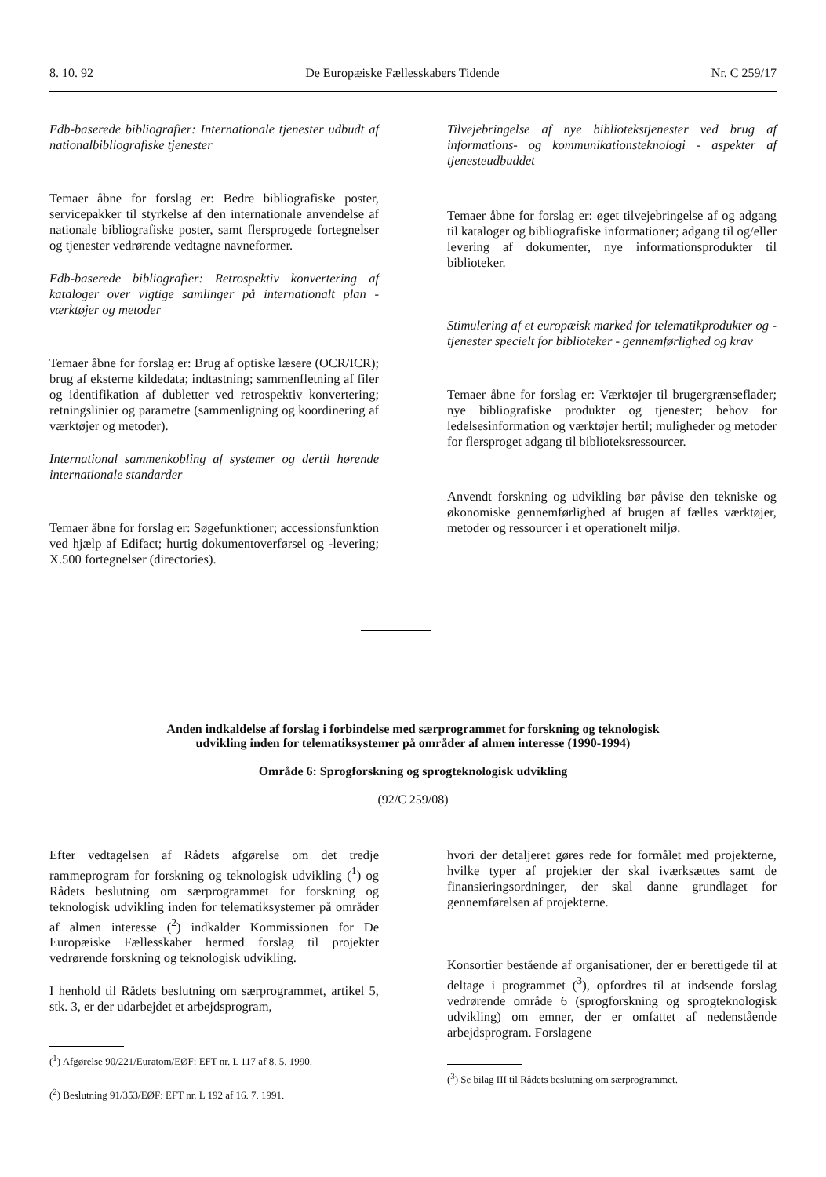8. 10. 92 De Europæiske Fællesskabers Tidende Nr. C 259/17
Edb-baserede bibliografier: Internationale tjenester udbudt af nationalbibliografiske tjenester
Temaer åbne for forslag er: Bedre bibliografiske poster, servicepakker til styrkelse af den internationale anvendelse af nationale bibliografiske poster, samt flersprogede fortegnelser og tjenester vedrørende vedtagne navneformer.
Edb-baserede bibliografier: Retrospektiv konvertering af kataloger over vigtige samlinger på internationalt plan - værktøjer og metoder
Temaer åbne for forslag er: Brug af optiske læsere (OCR/ICR); brug af eksterne kildedata; indtastning; sammenfletning af filer og identifikation af dubletter ved retrospektiv konvertering; retningslinier og parametre (sammenligning og koordinering af værktøjer og metoder).
International sammenkobling af systemer og dertil hørende internationale standarder
Temaer åbne for forslag er: Søgefunktioner; accessionsfunktion ved hjælp af Edifact; hurtig dokumentoverførsel og -levering; X.500 fortegnelser (directories).
Tilvejebringelse af nye bibliotekstjenester ved brug af informations- og kommunikationsteknologi - aspekter af tjenesteudbuddet
Temaer åbne for forslag er: øget tilvejebringelse af og adgang til kataloger og bibliografiske informationer; adgang til og/eller levering af dokumenter, nye informationsprodukter til biblioteker.
Stimulering af et europæisk marked for telematikprodukter og -tjenester specielt for biblioteker - gennemførlighed og krav
Temaer åbne for forslag er: Værktøjer til brugergrænseflader; nye bibliografiske produkter og tjenester; behov for ledelsesinformation og værktøjer hertil; muligheder og metoder for flersproget adgang til biblioteksressourcer.
Anvendt forskning og udvikling bør påvise den tekniske og økonomiske gennemførlighed af brugen af fælles værktøjer, metoder og ressourcer i et operationelt miljø.
Anden indkaldelse af forslag i forbindelse med særprogrammet for forskning og teknologisk
udvikling inden for telematiksystemer på områder af almen interesse (1990-1994)
Område 6: Sprogforskning og sprogteknologisk udvikling
(92/C 259/08)
Efter vedtagelsen af Rådets afgørelse om det tredje rammeprogram for forskning og teknologisk udvikling (<sup>1</sup>) og Rådets beslutning om særprogrammet for forskning og teknologisk udvikling inden for telematiksystemer på områder af almen interesse (<sup>2</sup>) indkalder Kommissionen for De Europæiske Fællesskaber hermed forslag til projekter vedrørende forskning og teknologisk udvikling.
I henhold til Rådets beslutning om særprogrammet, artikel 5, stk. 3, er der udarbejdet et arbejdsprogram,
(<sup>1</sup>) Afgørelse 90/221/Euratom/EØF: EFT nr. L 117 af 8. 5. 1990.
(<sup>2</sup>) Beslutning 91/353/EØF: EFT nr. L 192 af 16. 7. 1991.
hvori der detaljeret gøres rede for formålet med projekterne, hvilke typer af projekter der skal iværksættes samt de finansieringsordninger, der skal danne grundlaget for gennemførelsen af projekterne.
Konsortier bestående af organisationer, der er berettigede til at deltage i programmet (<sup>3</sup>), opfordres til at indsende forslag vedrørende område 6 (sprogforskning og sprogteknologisk udvikling) om emner, der er omfattet af nedenstående arbejdsprogram. Forslagene
(<sup>3</sup>) Se bilag III til Rådets beslutning om særprogrammet.